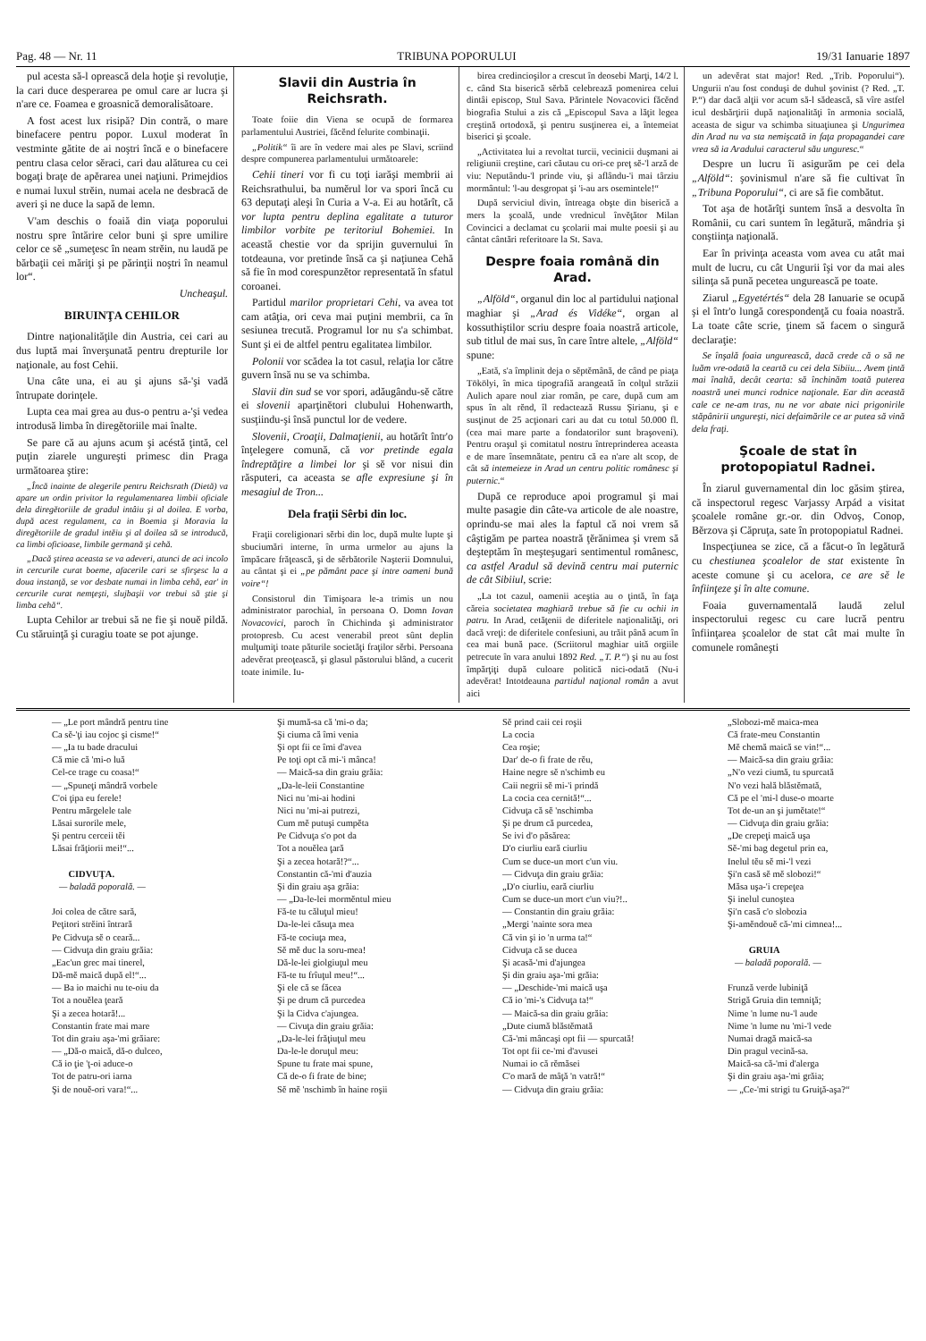Pag. 48 — Nr. 11 TRIBUNA POPORULUI 19/31 Ianuarie 1897
pul acesta să-l oprească dela hoţie şi revoluţie, la cari duce desperarea pe omul care ar lucra şi n'are ce. Foamea e groasnică demoralisătoare.
A fost acest lux risipă? Din contră, o mare binefacere pentru popor. Luxul moderat în vestminte gătite de ai noştri încă e o binefacere pentru clasa celor sĕraci, cari dau alăturea cu cei bogaţi braţe de apĕrarea unei naţiuni. Primejdios e numai luxul strĕin, numai acela ne desbracă de averi şi ne duce la sapă de lemn.
V'am deschis o foaiă din viaţa poporului nostru spre întărire celor buni şi spre umilire celor ce sĕ „sumeţesc în neam strĕin, nu laudă pe bărbaţii cei măriţi şi pe părinţii noştri în neamul lor“.
Uncheaşul.
BIRUINŢA CEHILOR
Dintre naţionalităţile din Austria, cei cari au dus luptă mai înverşunată pentru drepturile lor naţionale, au fost Cehii.
Una câte una, ei au şi ajuns să-'şi vadă întrupate dorinţele.
Lupta cea mai grea au dus-o pentru a-'şi vedea introdusă limba în diregĕtoriile mai înalte.
Se pare că au ajuns acum şi acéstă ţintă, cel puţin ziarele ungureşti primesc din Praga următoarea ştire:
„Încă inainte de alegerile pentru Reichsrath (Dietă) va apare un ordin privitor la regulamentarea limbii oficiale dela diregĕtoriile de gradul intâiu şi al doilea. E vorba, după acest regulament, ca in Boemia şi Moravia la diregĕtoriile de gradul intĕiu şi al doilea să se introducă, ca limbi oficioase, limbile germană şi cehă.
„Dacă ştirea aceasta se va adeveri, atunci de aci incolo in cercurile curat boeme, afacerile cari se sfirşesc la a doua instanţă, se vor desbate numai in limba cehă, ear' in cercurile curat nemţeşti, slujbaşii vor trebui să ştie şi limba cehă“.
Lupta Cehilor ar trebui să ne fie şi nouĕ pildă. Cu stăruinţă şi curagiu toate se pot ajunge.
Slavii din Austria în Reichsrath.
Toate foiie din Viena se ocupă de formarea parlamentului Austriei, făcĕnd felurite combinaţii.
„Politik“ îi are în vedere mai ales pe Slavi, scriind despre compunerea parlamentului următoarele:
Cehii tineri vor fi cu toţi iarăşi membrii ai Reichsrathului, ba numĕrul lor va spori încă cu 63 deputaţi aleşi în Curia a V-a. Ei au hotărît, că vor lupta pentru deplina egalitate a tuturor limbilor vorbite pe teritoriul Bohemiei. In această chestie vor da sprijin guvernului în totdeauna, vor pretinde însă ca şi naţiunea Cehă să fie în mod corespunzĕtor representată în sfatul coroanei.
Partidul marilor proprietari Cehi, va avea tot cam atâţia, ori ceva mai puţini membrii, ca în sesiunea trecută. Programul lor nu s'a schimbat. Sunt şi ei de altfel pentru egalitatea limbilor.
Polonii vor scădea la tot casul, relaţia lor către guvern însă nu se va schimba.
Slavii din sud se vor spori, adăugându-sĕ către ei slovenii aparţinĕtori clubului Hohenwarth, susţiindu-şi însă punctul lor de vedere.
Slovenii, Croaţii, Dalmaţienii, au hotărît într'o înţelegere comună, că vor pretinde egala îndreptăţire a limbei lor şi sĕ vor nisui din răsputeri, ca aceasta se afle expresiune şi în mesagiul de Tron...
Dela fraţii Sêrbi din loc.
Fraţii coreligionari sĕrbi din loc, după multe lupte şi sbuciumări interne, în urma urmelor au ajuns la împăcare frăţească, şi de sĕrbătorile Naşterii Domnului, au cântat şi ei „pe pământ pace şi intre oameni bună voire“!
Consistorul din Timişoara le-a trimis un nou administrator parochial, în persoana O. Domn Iovan Novacovici, paroch în Chichinda şi administrator protopresb. Cu acest venerabil preot sûnt deplin mulţumiţi toate păturile societăţi fraţilor sĕrbi. Persoana adevĕrat preoţească, şi glasul păstorului blând, a cucerit toate inimile. Iu-
birea credincioşilor a crescut în deosebi Marţi, 14/2 l. c. când Sta biserică sĕrbă celebrează pomenirea celui dintâi episcop, Stul Sava. Părintele Novacovici făcĕnd biografia Stului a zis că „Episcopul Sava a lăţit legea creştină ortodoxă, şi pentru susţinerea ei, a întemeiat biserici şi şcoale.
„Activitatea lui a revoltat turcii, vecinicii duşmani ai religiunii creştine, cari căutau cu ori-ce preţ sĕ-'l arză de viu: Neputându-'l prinde viu, şi aflându-'i mai târziu mormântul: 'l-au desgropat şi 'i-au ars osemintele!“
După serviciul divin, întreaga obşte din biserică a mers la şcoală, unde vrednicul învĕţător Milan Covincici a declamat cu şcolarii mai multe poesii şi au cântat cântări referitoare la St. Sava.
Despre foaia română din Arad.
„Alföld“, organul din loc al partidului naţional maghiar şi „Arad és Vidéke“, organ al kossuthiştilor scriu despre foaia noastră articole, sub titlul de mai sus, în care între altele, „Alföld“ spune:
„Eată, s'a împlinit deja o sĕptĕmână, de când pe piaţa Tökölyi, în mica tipografiă arangeată în colţul străzii Aulich apare noul ziar român, pe care, după cum am spus în alt rĕnd, îl redactează Russu Şirianu, şi e susţinut de 25 acţionari cari au dat cu totul 50.000 fl. (cea mai mare parte a fondatorilor sunt braşoveni). Pentru oraşul şi comitatul nostru întreprinderea aceasta e de mare însemnătate, pentru că ea n'are alt scop, de cât să intemeieze in Arad un centru politic românesc şi puternic.“
După ce reproduce apoi programul şi mai multe pasagie din câte-va articole de ale noastre, oprindu-se mai ales la faptul că noi vrem să câştigăm pe partea noastră ţĕrănimea şi vrem să deşteptăm în meşteşugari sentimentul românesc, ca astfel Aradul să devină centru mai puternic de cât Sibiiul, scrie:
„La tot cazul, oamenii aceştia au o ţintă, în faţa căreia societatea maghiară trebue să fie cu ochii in patru. In Arad, cetăţenii de diferitele naţionalităţi, ori dacă vreţi: de diferitele confesiuni, au trăit până acum în cea mai bună pace. (Scriitorul maghiar uită orgiile petrecute în vara anului 1892 Red. „T. P.“) şi nu au fost împărţiţi după culoare politică nici-odată (Nu-i adevĕrat! Intotdeauna partidul naţional român a avut aici
un adevĕrat stat major! Red. „Trib. Poporului“). Ungurii n'au fost conduşi de duhul şovinist (? Red. „T. P.“) dar dacă alţii vor acum să-l sădească, să vîre astfel icul desbărţirii după naţionalităţi în armonia socială, aceasta de sigur va schimba situaţiunea şi Ungurimea din Arad nu va sta nemişcată in faţa propagandei care vrea să ia Aradului caracterul său unguresc.“
Despre un lucru îi asigurăm pe cei dela „Alföld“: şovinismul n'are să fie cultivat în „Tribuna Poporului“, ci are să fie combătut.
Tot aşa de hotărîţi suntem însă a desvolta în Românii, cu cari suntem în legătură, mândria şi conştiinţa naţională.
Ear în privinţa aceasta vom avea cu atât mai mult de lucru, cu cât Ungurii îşi vor da mai ales silinţa să pună pecetea ungurească pe toate.
Ziarul „Egyetértés“ dela 28 Ianuarie se ocupă şi el într'o lungă corespondenţă cu foaia noastră. La toate câte scrie, ţinem să facem o singură declaraţie:
Se înşală foaia ungurească, dacă crede că o să ne luăm vre-odată la ceartă cu cei dela Sibiiu... Avem ţintă mai înaltă, decât cearta: să închinăm toată puterea noastră unei munci rodnice naţionale. Ear din această cale ce ne-am tras, nu ne vor abate nici prigonirile stăpânirii ungureşti, nici defaimările ce ar putea să vină dela fraţi.
Şcoale de stat în protopopiatul Radnei.
În ziarul guvernamental din loc găsim ştirea, că inspectorul regesc Varjassy Arpád a visitat şcoalele române gr.-or. din Odvoş, Conop, Bĕrzova şi Căpruţa, sate în protopopiatul Radnei.
Inspecţiunea se zice, că a făcut-o în legătură cu chestiunea şcoalelor de stat existente în aceste comune şi cu acelora, ce are sĕ le înfiinţeze şi în alte comune.
Foaia guvernamentală laudă zelul inspectorului regesc cu care lucră pentru înfiinţarea şcoalelor de stat cât mai multe în comunele româneşti
— „Le port mândră pentru tine
Ca sĕ-'ţi iau cojoc şi cisme!“
— „Ia tu bade dracului
Că mie că 'mi-o luă
Cel-ce trage cu coasa!“
— „Spuneţi mândră vorbele
C'oi ţipa eu ferele!
Pentru mărgelele tale
Lăsai surorile mele,
Şi pentru cerceii tĕi
Lăsai frăţiorii mei!“...
CIDVUŢA.
— baladă poporală. —
Joi colea de către sară,
Peţitori strĕini întrară
Pe Cidvuţa sĕ o ceară...
— Cidvuţa din graiu grăia:
„Eac'un grec mai tinerel,
Dă-mĕ maică după el!“...
— Ba io maichi nu te-oiu da
Tot a nouĕlea ţeară
Şi a zecea hotară!...
Constantin frate mai mare
Tot din graiu aşa-'mi grăiare:
— „Dă-o maică, dă-o dulceo,
Că io ţie 'ţ-oi aduce-o
Tot de patru-ori iarna
Şi de nouĕ-ori vara!“...
Şi mumă-sa că 'mi-o da;
Şi ciuma că îmi venia
Şi opt fii ce îmi d'avea
Pe toţi opt că mi-'i mânca!
— Maică-sa din graiu grăia:
„Da-le-leii Constantine
Nici nu 'mi-ai hodini
Nici nu 'mi-ai putrezi,
Cum mĕ putuşi cumpĕta
Pe Cidvuţa s'o pot da
Tot a nouĕlea ţară
Şi a zecea hotară!?“...
Constantin că-'mi d'auzia
Şi din graiu aşa grăia:
— „Da-le-lei mormĕntul mieu
Fă-te tu căluţul mieu!
Da-le-lei căsuţa mea
Fă-te cociuţa mea,
Sĕ mĕ duc la soru-mea!
Dă-le-lei giolgiuţul meu
Fă-te tu frîuţul meu!“...
Şi ele că se făcea
Şi pe drum că purcedea
Şi la Cidva c'ajungea.
— Civuţa din graiu grăia:
„Da-le-lei frăţiuţul meu
Da-le-le doruţul meu:
Spune tu frate mai spune,
Că de-o fi frate de bine;
Sĕ mĕ 'nschimb în haine roşii
Sĕ prind caii cei roşii
La cocia
Cea roşie;
Dar' de-o fi frate de rĕu,
Haine negre sĕ n'schimb eu
Caii negrii sĕ mi-'i prindă
La cocia cea cernită!“...
Cidvuţa că sĕ 'nschimba
Şi pe drum că purcedea,
Se ivi d'o păsărea:
D'o ciurliu eară ciurliu
Cum se duce-un mort c'un viu.
— Cidvuţa din graiu grăia:
„D'o ciurliu, eară ciurliu
Cum se duce-un mort c'un viu?!..
— Constantin din graiu grăia:
„Mergi 'nainte sora mea
Că vin şi io 'n urma ta!“
Cidvuţa că se ducea
Şi acasă-'mi d'ajungea
Şi din graiu aşa-'mi grăia:
— „Deschide-'mi maică uşa
Că io 'mi-'s Cidvuţa ta!“
— Maică-sa din graiu grăia:
„Dute ciumă blăstĕmată
Că-'mi mâncaşi opt fii — spurcată!
Tot opt fii ce-'mi d'avusei
Numai io că rĕmăsei
C'o mară de mâţă 'n vatră!“
— Cidvuţa din graiu grăia:
„Slobozi-mĕ maica-mea
Că frate-meu Constantin
Mĕ chemă maică se vin!“...
— Maică-sa din graiu grăia:
„N'o vezi ciumă, tu spurcată
N'o vezi hală blăstĕmată,
Că pe el 'mi-l duse-o moarte
Tot de-un an şi jumĕtate!“
— Cidvuţa din graiu grăia:
„De crepeţi maică uşa
Sĕ-'mi bag degetul prin ea,
Inelul tĕu sĕ mi-'l vezi
Şi'n casă sĕ mĕ slobozi!“
Măsa uşa-'i crepeţea
Şi inelul cunoştea
Şi'n casă c'o slobozia
Şi-amĕndouĕ că-'mi cimnea!...
GRUIA
— baladă poporală. —
Frunză verde lubiniţă
Strigă Gruia din temniţă;
Nime 'n lume nu-'l aude
Nime 'n lume nu 'mi-'l vede
Numai dragă maică-sa
Din pragul vecină-sa.
Maică-sa că-'mi d'alerga
Şi din graiu aşa-'mi grăia;
— „Ce-'mi strigi tu Gruiţă-aşa?“